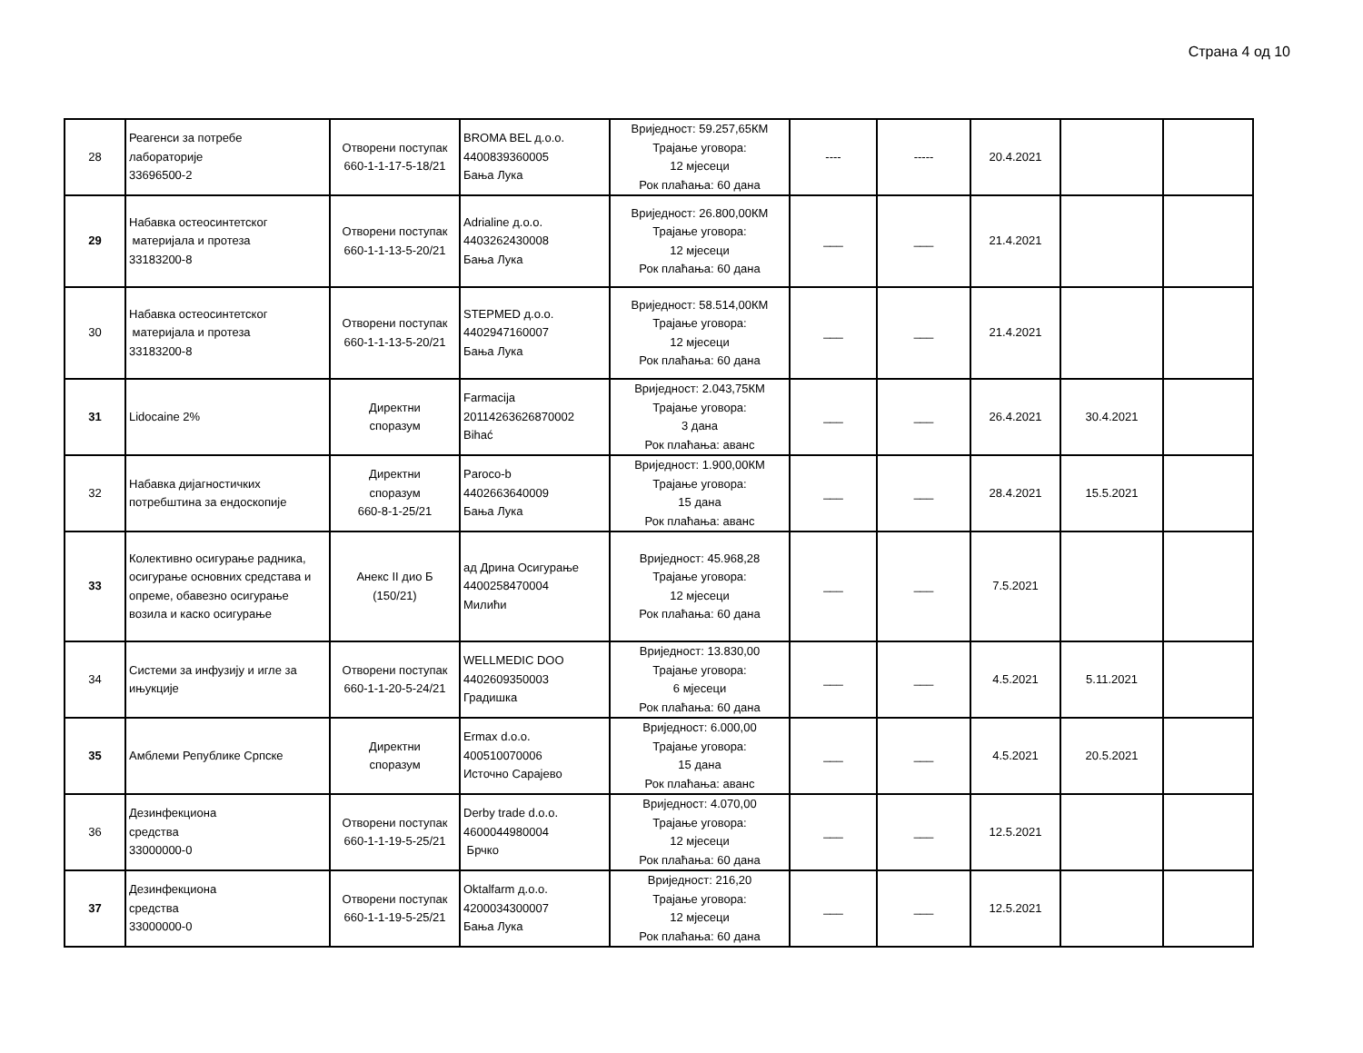Страна 4 од 10
| 28 | Реагенси за потребе лабораторије 33696500-2 | Отворени поступак 660-1-1-17-5-18/21 | BROMA BEL д.о.о. 4400839360005 Бања Лука | Вриједност: 59.257,65КМ Трајање уговора: 12 мјесеци Рок плаћања: 60 дана | ---- | ----- | 20.4.2021 | | |
| 29 | Набавка остеосинтетског материјала и протеза 33183200-8 | Отворени поступак 660-1-1-13-5-20/21 | Adrialine д.о.о. 4403262430008 Бања Лука | Вриједност: 26.800,00КМ Трајање уговора: 12 мјесеци Рок плаћања: 60 дана | ___ | ___ | 21.4.2021 | | |
| 30 | Набавка остеосинтетског материјала и протеза 33183200-8 | Отворени поступак 660-1-1-13-5-20/21 | STEPMED д.о.о. 4402947160007 Бања Лука | Вриједност: 58.514,00КМ Трајање уговора: 12 мјесеци Рок плаћања: 60 дана | ___ | ___ | 21.4.2021 | | |
| 31 | Lidocaine 2% | Директни споразум | Farmacija 20114263626870002 Bihać | Вриједност: 2.043,75КМ Трајање уговора: 3 дана Рок плаћања: аванс | ___ | ___ | 26.4.2021 | 30.4.2021 | |
| 32 | Набавка дијагностичких потребштина за ендоскопије | Директни споразум 660-8-1-25/21 | Paroco-b 4402663640009 Бања Лука | Вриједност: 1.900,00КМ Трајање уговора: 15 дана Рок плаћања: аванс | ___ | ___ | 28.4.2021 | 15.5.2021 | |
| 33 | Колективно осигурање радника, осигурање основних средстава и опреме, обавезно осигурање возила и каско осигурање | Анекс II дио Б (150/21) | ад Дрина Осигурање 4400258470004 Милићи | Вриједност: 45.968,28 Трајање уговора: 12 мјесеци Рок плаћања: 60 дана | ___ | ___ | 7.5.2021 | | |
| 34 | Системи за инфузију и игле за ињукције | Отворени поступак 660-1-1-20-5-24/21 | WELLMEDIC DOO 4402609350003 Градишка | Вриједност: 13.830,00 Трајање уговора: 6 мјесеци Рок плаћања: 60 дана | ___ | ___ | 4.5.2021 | 5.11.2021 | |
| 35 | Амблеми Републике Српске | Директни споразум | Ermax d.o.o. 400510070006 Источно Сарајево | Вриједност: 6.000,00 Трајање уговора: 15 дана Рок плаћања: аванс | ___ | ___ | 4.5.2021 | 20.5.2021 | |
| 36 | Дезинфекциона средства 33000000-0 | Отворени поступак 660-1-1-19-5-25/21 | Derby trade d.o.o. 4600044980004 Брчко | Вриједност: 4.070,00 Трајање уговора: 12 мјесеци Рок плаћања: 60 дана | ___ | ___ | 12.5.2021 | | |
| 37 | Дезинфекциона средства 33000000-0 | Отворени поступак 660-1-1-19-5-25/21 | Oktalfarm д.о.о. 4200034300007 Бања Лука | Вриједност: 216,20 Трајање уговора: 12 мјесеци Рок плаћања: 60 дана | ___ | ___ | 12.5.2021 | | |